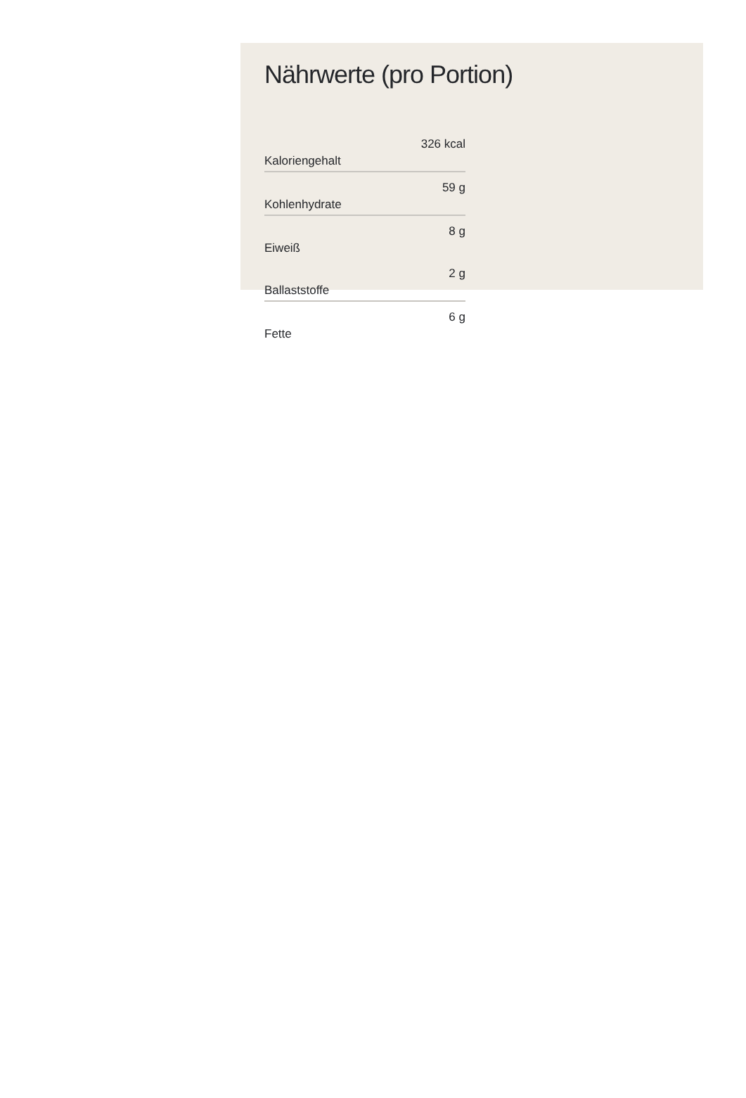Nährwerte (pro Portion)
| Kaloriengehalt | 326 kcal |
| Kohlenhydrate | 59 g |
| Eiweiß | 8 g |
| Ballaststoffe | 2 g |
| Fette | 6 g |